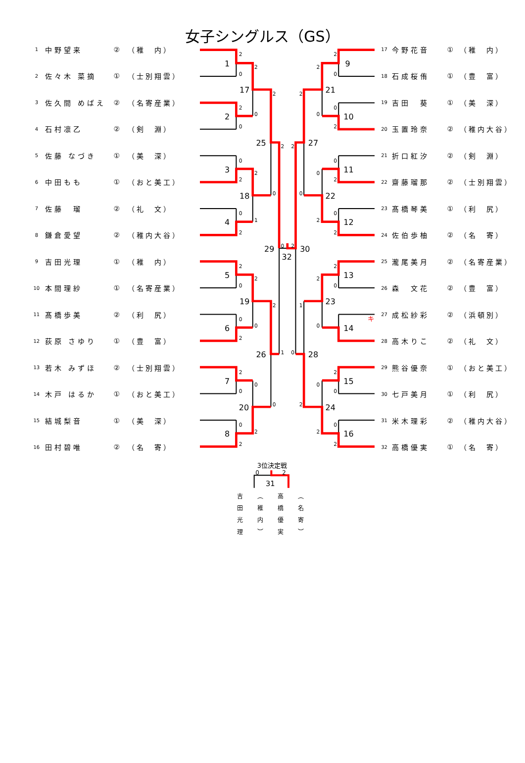女子シングルス（GS）
| 1 | 中野望来 | ② | （稚 内） |
| 2 | 佐々木 菜摘 | ① | （士別翔雲） |
| 3 | 佐久間 めばえ | ② | （名寄産業） |
| 4 | 石村凛乙 | ② | （剣 淵） |
| 5 | 佐藤 なづき | ① | （美 深） |
| 6 | 中田もも | ① | （おと美工） |
| 7 | 佐藤 瑠 | ② | （礼 文） |
| 8 | 鎌倉愛望 | ② | （稚内大谷） |
| 9 | 吉田光理 | ① | （稚 内） |
| 10 | 本間理紗 | ① | （名寄産業） |
| 11 | 髙橋歩美 | ② | （利 尻） |
| 12 | 荻原 さゆり | ① | （豊 富） |
| 13 | 若木 みずほ | ② | （士別翔雲） |
| 14 | 木戸 はるか | ① | （おと美工） |
| 15 | 結城梨音 | ① | （美 深） |
| 16 | 田村碧唯 | ② | （名 寄） |
1
2
0
2
17
0
2
2
0
2
25
0
3
0
2
2
18
1
4
0
2
2
29
1
0
32
2
5
2
0
2
19
0
6
0
2
2
26
0
7
2
0
0
20
2
8
0
2
9
2
0
2
21
0
10
0
2
2
27
0
11
0
2
0
22
2
12
0
2
2
30
0
13
2
0
2
23
0
キ
14
1
28
2
15
2
0
0
24
2
16
0
2
| 17 | 今野花音 | ① | （稚 内） |
| 18 | 石成桜侑 | ① | （豊 富） |
| 19 | 吉田 葵 | ① | （美 深） |
| 20 | 玉置玲奈 | ② | （稚内大谷） |
| 21 | 折口紅汐 | ② | （剣 淵） |
| 22 | 齋藤瑠那 | ② | （士別翔雲） |
| 23 | 髙橋琴美 | ① | （利 尻） |
| 24 | 佐伯歩柚 | ② | （名 寄） |
| 25 | 瀧尾美月 | ② | （名寄産業） |
| 26 | 森 文花 | ② | （豊 富） |
| 27 | 成松紗彩 | ② | （浜頓別） |
| 28 | 高木りこ | ② | （礼 文） |
| 29 | 熊谷優奈 | ① | （おと美工） |
| 30 | 七戸美月 | ① | （利 尻） |
| 31 | 米木理彩 | ② | （稚内大谷） |
| 32 | 高橋優実 | ① | （名 寄） |
3位決定戦
0
2
31
吉田光理
（稚内）
高橋優実
（名寄）